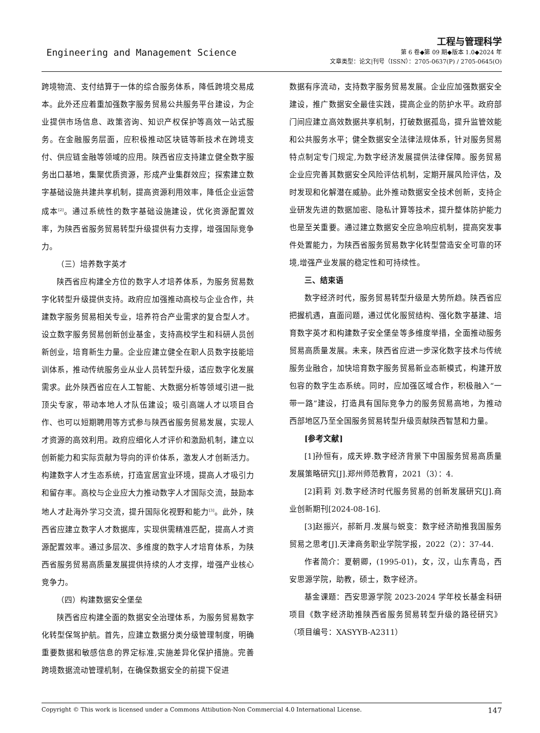Engineering and Management Science
工程与管理科学
第 6 卷◆第 09 期◆版本 1.0◆2024 年
文章类型：论文|刊号（ISSN）：2705-0637(P) / 2705-0645(O)
跨境物流、支付结算于一体的综合服务体系，降低跨境交易成本。此外还应着重加强数字服务贸易公共服务平台建设，为企业提供市场信息、政策咨询、知识产权保护等高效一站式服务。在金融服务层面，应积极推动区块链等新技术在跨境支付、供应链金融等领域的应用。陕西省应支持建立健全数字服务出口基地，集聚优质资源，形成产业集群效应；探索建立数字基础设施共建共享机制，提高资源利用效率，降低企业运营成本<sup>[2]</sup>。通过系统性的数字基础设施建设，优化资源配置效率，为陕西省服务贸易转型升级提供有力支撑，增强国际竞争力。
（三）培养数字英才
陕西省应构建全方位的数字人才培养体系，为服务贸易数字化转型升级提供支持。政府应加强推动高校与企业合作，共建数字服务贸易相关专业，培养符合产业需求的复合型人才。设立数字服务贸易创新创业基金，支持高校学生和科研人员创新创业，培育新生力量。企业应建立健全在职人员数字技能培训体系，推动传统服务业从业人员转型升级，适应数字化发展需求。此外陕西省应在人工智能、大数据分析等领域引进一批顶尖专家，带动本地人才队伍建设；吸引高端人才以项目合作、也可以短期聘用等方式参与陕西省服务贸易发展，实现人才资源的高效利用。政府应细化人才评价和激励机制，建立以创新能力和实际贡献为导向的评价体系，激发人才创新活力。构建数字人才生态系统，打造宜居宜业环境，提高人才吸引力和留存率。高校与企业应大力推动数字人才国际交流，鼓励本地人才赴海外学习交流，提升国际化视野和能力<sup>[3]</sup>。此外，陕西省应建立数字人才数据库，实现供需精准匹配，提高人才资源配置效率。通过多层次、多维度的数字人才培育体系，为陕西省服务贸易高质量发展提供持续的人才支撑，增强产业核心竞争力。
（四）构建数据安全堡垒
陕西省应构建全面的数据安全治理体系，为服务贸易数字化转型保驾护航。首先，应建立数据分类分级管理制度，明确重要数据和敏感信息的界定标准,实施差异化保护措施。完善跨境数据流动管理机制，在确保数据安全的前提下促进
数据有序流动，支持数字服务贸易发展。企业应加强数据安全建设，推广数据安全最佳实践，提高企业的防护水平。政府部门间应建立高效数据共享机制，打破数据孤岛，提升监管效能和公共服务水平；健全数据安全法律法规体系，针对服务贸易特点制定专门规定,为数字经济发展提供法律保障。服务贸易企业应完善其数据安全风险评估机制，定期开展风险评估，及时发现和化解潜在威胁。此外推动数据安全技术创新，支持企业研发先进的数据加密、隐私计算等技术，提升整体防护能力也是至关重要。通过建立数据安全应急响应机制，提高突发事件处置能力，为陕西省服务贸易数字化转型营造安全可靠的环境,增强产业发展的稳定性和可持续性。
三、结束语
数字经济时代，服务贸易转型升级是大势所趋。陕西省应把握机遇，直面问题，通过优化服贸结构、强化数字基建、培育数字英才和构建数子安全堡垒等多维度举措，全面推动服务贸易高质量发展。未来，陕西省应进一步深化数字技术与传统服务业融合，加快培育数字服务贸易新业态新模式，构建开放包容的数字生态系统。同时，应加强区域合作，积极融入“一带一路”建设，打造具有国际竞争力的服务贸易高地，为推动西部地区乃至全国服务贸易转型升级贡献陕西智慧和力量。
[参考文献]
[1]孙恒有，成天婷.数字经济背景下中国服务贸易高质量发展策略研究[J].郑州师范教育，2021（3）：4.
[2]莉莉 刘.数字经济时代服务贸易的创新发展研究[J].商业创新期刊[2024-08-16].
[3]赵振兴，郝新月.发展与蜕变：数字经济助推我国服务贸易之思考[J].天津商务职业学院学报，2022（2）：37-44.
作者简介：夏朝卿，(1995-01)，女，汉，山东青岛，西安思源学院，助教，硕士，数字经济。
基金课题：西安思源学院 2023-2024 学年校长基金科研项目《数字经济助推陕西省服务贸易转型升级的路径研究》（项目编号：XASYYB-A2311）
Copyright © This work is licensed under a Commons Attibution-Non Commercial 4.0 International License. 147